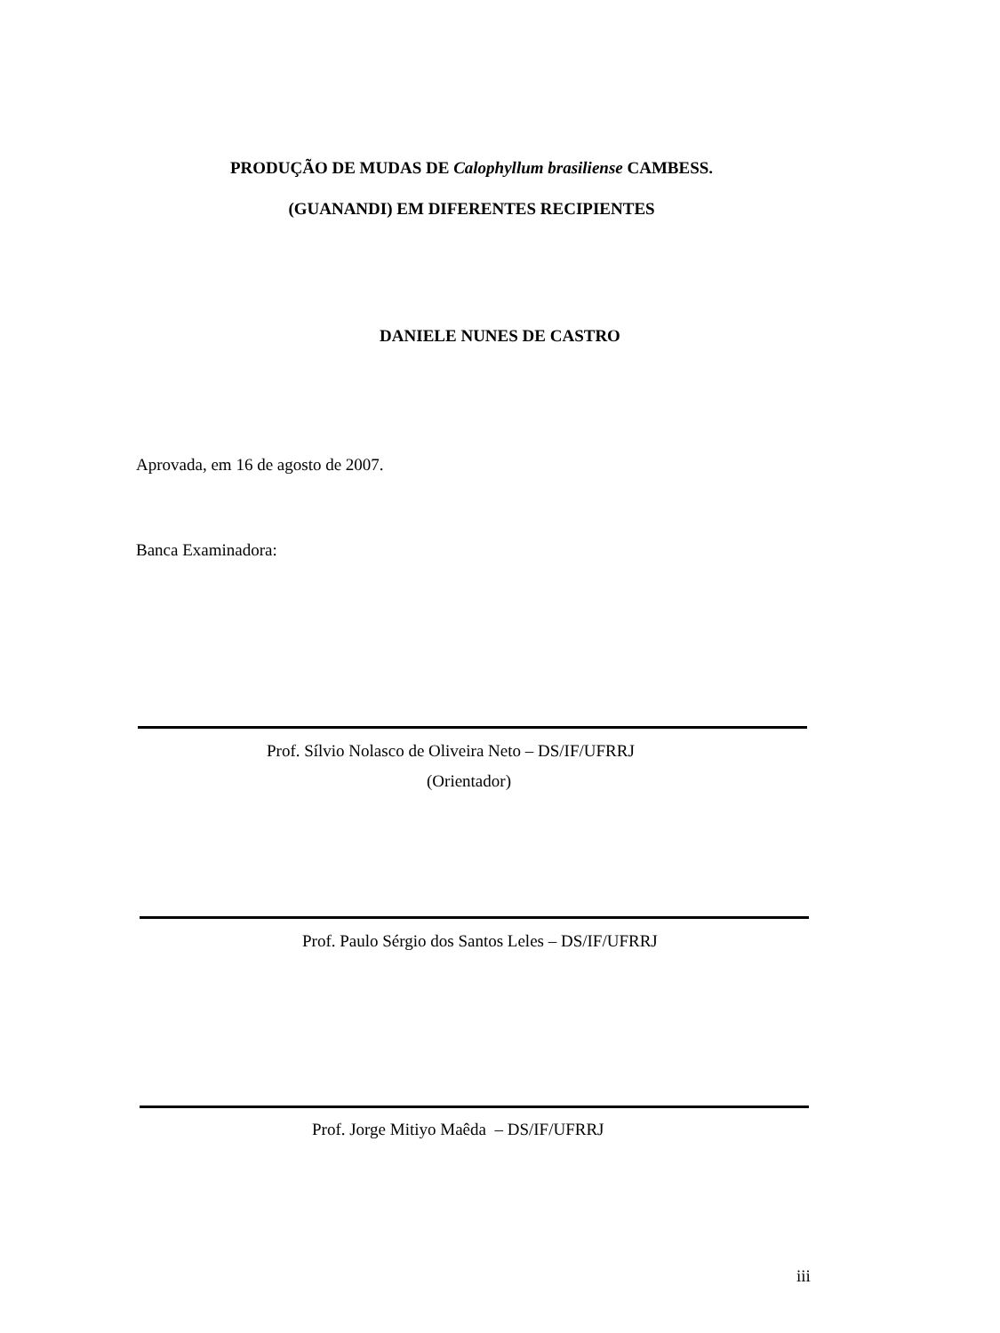PRODUÇÃO DE MUDAS DE Calophyllum brasiliense CAMBESS.
(GUANANDI) EM DIFERENTES RECIPIENTES
DANIELE NUNES DE CASTRO
Aprovada, em 16 de agosto de 2007.
Banca Examinadora:
Prof. Sílvio Nolasco de Oliveira Neto – DS/IF/UFRRJ
(Orientador)
Prof. Paulo Sérgio dos Santos Leles – DS/IF/UFRRJ
Prof. Jorge Mitiyo Maêda – DS/IF/UFRRJ
iii